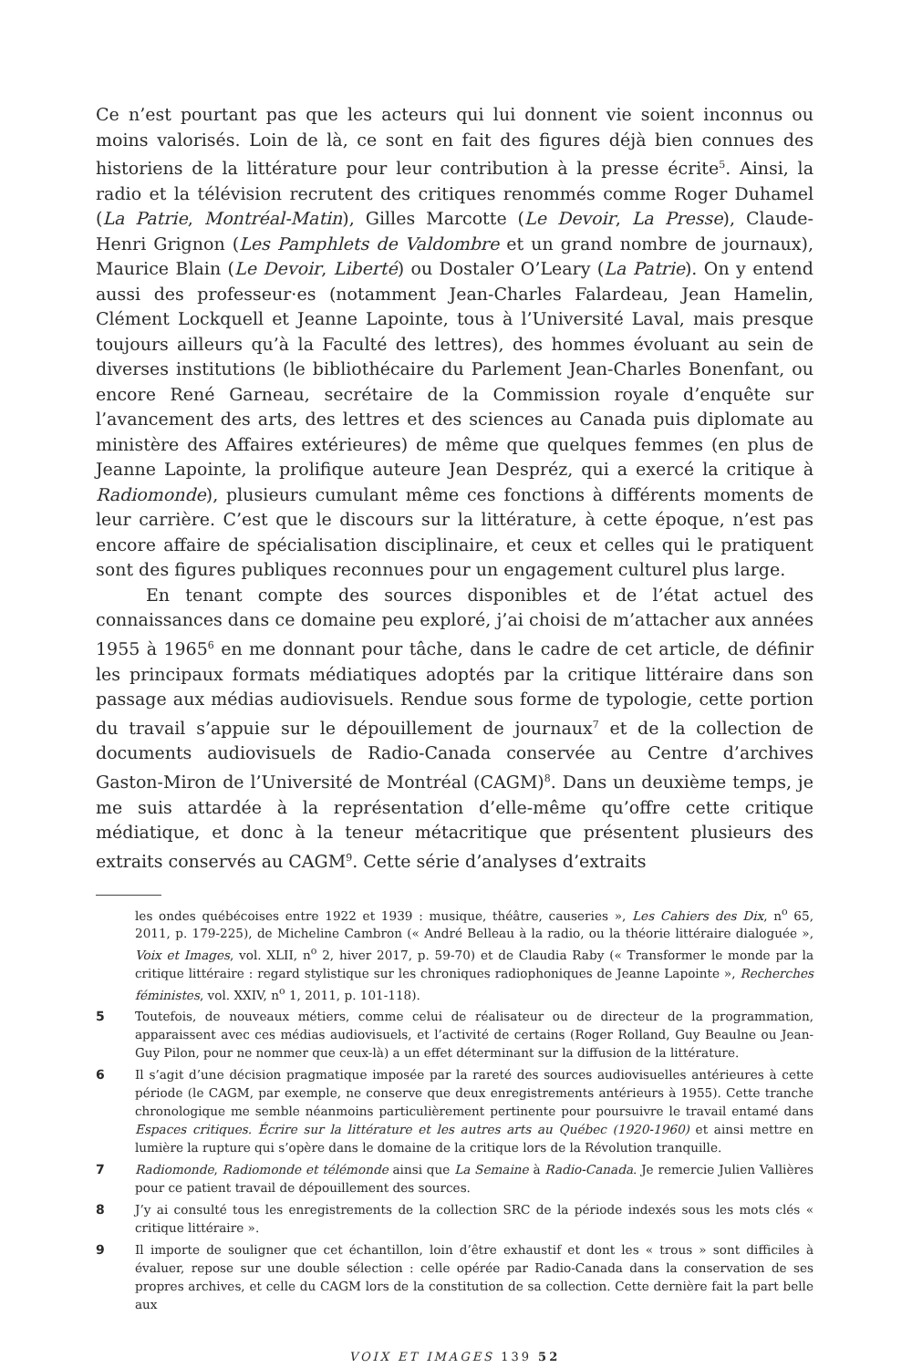Ce n’est pourtant pas que les acteurs qui lui donnent vie soient inconnus ou moins valorisés. Loin de là, ce sont en fait des figures déjà bien connues des historiens de la littérature pour leur contribution à la presse écrite<sup>5</sup>. Ainsi, la radio et la télévision recrutent des critiques renommés comme Roger Duhamel (La Patrie, Montréal-Matin), Gilles Marcotte (Le Devoir, La Presse), Claude-Henri Grignon (Les Pamphlets de Valdombre et un grand nombre de journaux), Maurice Blain (Le Devoir, Liberté) ou Dostaler O’Leary (La Patrie). On y entend aussi des professeur·es (notamment Jean-Charles Falardeau, Jean Hamelin, Clément Lockquell et Jeanne Lapointe, tous à l’Université Laval, mais presque toujours ailleurs qu’à la Faculté des lettres), des hommes évoluant au sein de diverses institutions (le bibliothécaire du Parlement Jean-Charles Bonenfant, ou encore René Garneau, secrétaire de la Commission royale d’enquête sur l’avancement des arts, des lettres et des sciences au Canada puis diplomate au ministère des Affaires extérieures) de même que quelques femmes (en plus de Jeanne Lapointe, la prolifique auteure Jean Despréz, qui a exercé la critique à Radiomonde), plusieurs cumulant même ces fonctions à différents moments de leur carrière. C’est que le discours sur la littérature, à cette époque, n’est pas encore affaire de spécialisation disciplinaire, et ceux et celles qui le pratiquent sont des figures publiques reconnues pour un engagement culturel plus large.
En tenant compte des sources disponibles et de l’état actuel des connaissances dans ce domaine peu exploré, j’ai choisi de m’attacher aux années 1955 à 1965<sup>6</sup> en me donnant pour tâche, dans le cadre de cet article, de définir les principaux formats médiatiques adoptés par la critique littéraire dans son passage aux médias audiovisuels. Rendue sous forme de typologie, cette portion du travail s’appuie sur le dépouillement de journaux<sup>7</sup> et de la collection de documents audiovisuels de Radio-Canada conservée au Centre d’archives Gaston-Miron de l’Université de Montréal (CAGM)<sup>8</sup>. Dans un deuxième temps, je me suis attardée à la représentation d’elle-même qu’offre cette critique médiatique, et donc à la teneur métacritique que présentent plusieurs des extraits conservés au CAGM<sup>9</sup>. Cette série d’analyses d’extraits
les ondes québécoises entre 1922 et 1939 : musique, théâtre, causeries », Les Cahiers des Dix, n<sup>o</sup> 65, 2011, p. 179-225), de Micheline Cambron (« André Belleau à la radio, ou la théorie littéraire dialoguée », Voix et Images, vol. XLII, n<sup>o</sup> 2, hiver 2017, p. 59-70) et de Claudia Raby (« Transformer le monde par la critique littéraire : regard stylistique sur les chroniques radiophoniques de Jeanne Lapointe », Recherches féministes, vol. XXIV, n<sup>o</sup> 1, 2011, p. 101-118).
5 Toutefois, de nouveaux métiers, comme celui de réalisateur ou de directeur de la programmation, apparaissent avec ces médias audiovisuels, et l’activité de certains (Roger Rolland, Guy Beaulne ou Jean-Guy Pilon, pour ne nommer que ceux-là) a un effet déterminant sur la diffusion de la littérature.
6 Il s’agit d’une décision pragmatique imposée par la rareté des sources audiovisuelles antérieures à cette période (le CAGM, par exemple, ne conserve que deux enregistrements antérieurs à 1955). Cette tranche chronologique me semble néanmoins particulièrement pertinente pour poursuivre le travail entamé dans Espaces critiques. Écrire sur la littérature et les autres arts au Québec (1920-1960) et ainsi mettre en lumière la rupture qui s’opère dans le domaine de la critique lors de la Révolution tranquille.
7 Radiomonde, Radiomonde et télémonde ainsi que La Semaine à Radio-Canada. Je remercie Julien Vallières pour ce patient travail de dépouillement des sources.
8 J’y ai consulté tous les enregistrements de la collection SRC de la période indexés sous les mots clés « critique littéraire ».
9 Il importe de souligner que cet échantillon, loin d’être exhaustif et dont les « trous » sont difficiles à évaluer, repose sur une double sélection : celle opérée par Radio-Canada dans la conservation de ses propres archives, et celle du CAGM lors de la constitution de sa collection. Cette dernière fait la part belle aux
VOIX ET IMAGES 139 52